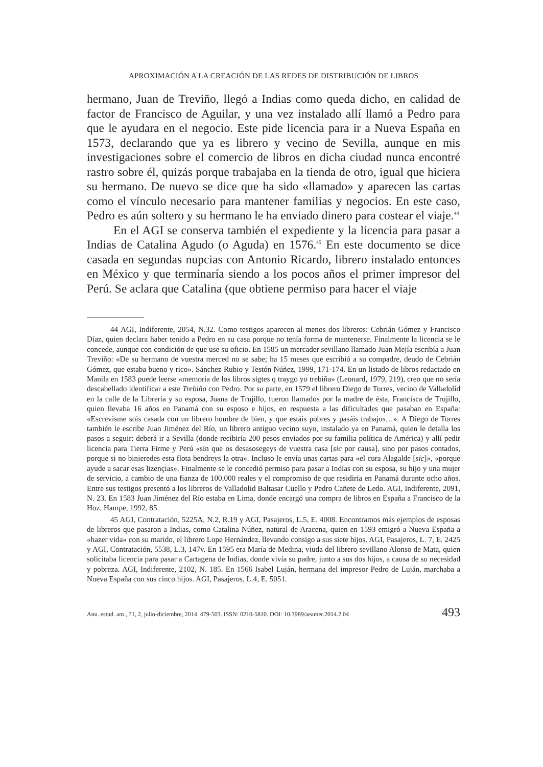APROXIMACIÓN A LA CREACIÓN DE LAS REDES DE DISTRIBUCIÓN DE LIBROS
hermano, Juan de Treviño, llegó a Indias como queda dicho, en calidad de factor de Francisco de Aguilar, y una vez instalado allí llamó a Pedro para que le ayudara en el negocio. Este pide licencia para ir a Nueva España en 1573, declarando que ya es librero y vecino de Sevilla, aunque en mis investigaciones sobre el comercio de libros en dicha ciudad nunca encontré rastro sobre él, quizás porque trabajaba en la tienda de otro, igual que hiciera su hermano. De nuevo se dice que ha sido «llamado» y aparecen las cartas como el vínculo necesario para mantener familias y negocios. En este caso, Pedro es aún soltero y su hermano le ha enviado dinero para costear el viaje.<sup>44</sup>
En el AGI se conserva también el expediente y la licencia para pasar a Indias de Catalina Agudo (o Aguda) en 1576.<sup>45</sup> En este documento se dice casada en segundas nupcias con Antonio Ricardo, librero instalado entonces en México y que terminaría siendo a los pocos años el primer impresor del Perú. Se aclara que Catalina (que obtiene permiso para hacer el viaje
44 AGI, Indiferente, 2054, N.32. Como testigos aparecen al menos dos libreros: Cebrián Gómez y Francisco Díaz, quien declara haber tenido a Pedro en su casa porque no tenía forma de mantenerse. Finalmente la licencia se le concede, aunque con condición de que use su oficio. En 1585 un mercader sevillano llamado Juan Mejía escribía a Juan Treviño: «De su hermano de vuestra merced no se sabe; ha 15 meses que escribió a su compadre, deudo de Cebrián Gómez, que estaba bueno y rico». Sánchez Rubio y Testón Núñez, 1999, 171-174. En un listado de libros redactado en Manila en 1583 puede leerse «memoria de los libros sigtes q traygo yo trebiña» (Leonard, 1979, 219), creo que no sería descabellado identificar a este Trebiña con Pedro. Por su parte, en 1579 el librero Diego de Torres, vecino de Valladolid en la calle de la Librería y su esposa, Juana de Trujillo, fueron llamados por la madre de ésta, Francisca de Trujillo, quien llevaba 16 años en Panamá con su esposo e hijos, en respuesta a las dificultades que pasaban en España: «Escrevisme sois casada con un librero hombre de bien, y que estáis pobres y pasáis trabajos…». A Diego de Torres también le escribe Juan Jiménez del Río, un librero antiguo vecino suyo, instalado ya en Panamá, quien le detalla los pasos a seguir: deberá ir a Sevilla (donde recibiría 200 pesos enviados por su familia política de América) y allí pedir licencia para Tierra Firme y Perú «sin que os desasosegeys de vuestra casa [sic por causa], sino por pasos contados, porque si no binieredes esta flota bendreys la otra». Incluso le envía unas cartas para «el cura Alagalde [sic]», «porque ayude a sacar esas lizençias». Finalmente se le concedió permiso para pasar a Indias con su esposa, su hijo y una mujer de servicio, a cambio de una fianza de 100.000 reales y el compromiso de que residiría en Panamá durante ocho años. Entre sus testigos presentó a los libreros de Valladolid Baltasar Cuello y Pedro Cañete de Ledo. AGI, Indiferente, 2091, N. 23. En 1583 Juan Jiménez del Río estaba en Lima, donde encargó una compra de libros en España a Francisco de la Hoz. Hampe, 1992, 85.
45 AGI, Contratación, 5225A, N.2, R.19 y AGI, Pasajeros, L.5, E. 4008. Encontramos más ejemplos de esposas de libreros que pasaron a Indias, como Catalina Núñez, natural de Aracena, quien en 1593 emigró a Nueva España a «hazer vida» con su marido, el librero Lope Hernández, llevando consigo a sus siete hijos. AGI, Pasajeros, L. 7, E. 2425 y AGI, Contratación, 5538, L.3, 147v. En 1595 era María de Medina, viuda del librero sevillano Alonso de Mata, quien solicitaba licencia para pasar a Cartagena de Indias, donde vivía su padre, junto a sus dos hijos, a causa de su necesidad y pobreza. AGI, Indiferente, 2102, N. 185. En 1566 Isabel Luján, hermana del impresor Pedro de Luján, marchaba a Nueva España con sus cinco hijos. AGI, Pasajeros, L.4, E. 5051.
Anu. estud. am., 71, 2, julio-diciembre, 2014, 479-503. ISSN: 0210-5810. DOI: 10.3989/aeamer.2014.2.04 493